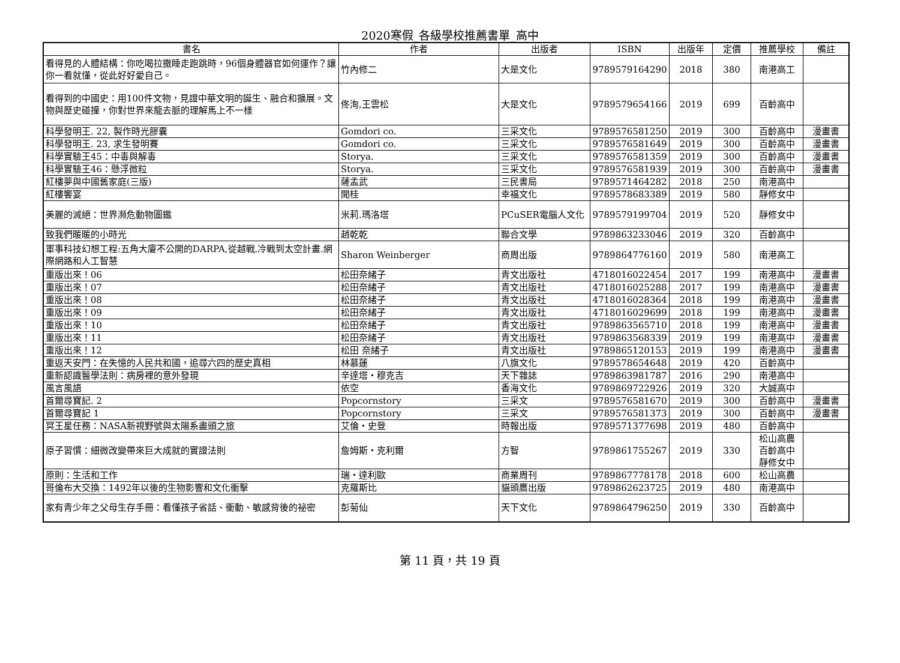2020寒假_各級學校推薦書單_高中
| 書名 | 作者 | 出版者 | ISBN | 出版年 | 定價 | 推薦學校 | 備註 |
| --- | --- | --- | --- | --- | --- | --- | --- |
| 看得見的人體結構：你吃喝拉撒睡走跑跳時，96個身體器官如何運作？讓你一看就懂，從此好好愛自己。 | 竹內修二 | 大是文化 | 9789579164290 | 2018 | 380 | 南港高工 | |
| 看得到的中國史：用100件文物，見證中華文明的誕生、融合和擴展。文物與歷史碰撞，你對世界來龍去脈的理解馬上不一樣 | 佟洵,王雲松 | 大是文化 | 9789579654166 | 2019 | 699 | 百齡高中 | |
| 科學發明王. 22, 製作時光膠囊 | Gomdori co. | 三采文化 | 9789576581250 | 2019 | 300 | 百齡高中 | 漫畫書 |
| 科學發明王. 23, 求生發明賽 | Gomdori co. | 三采文化 | 9789576581649 | 2019 | 300 | 百齡高中 | 漫畫書 |
| 科學實驗王45：中毒與解毒 | Storya. | 三采文化 | 9789576581359 | 2019 | 300 | 百齡高中 | 漫畫書 |
| 科學實驗王46：懸浮微粒 | Storya. | 三采文化 | 9789576581939 | 2019 | 300 | 百齡高中 | 漫畫書 |
| 紅樓夢與中國舊家庭(三版) | 薩孟武 | 三民書局 | 9789571464282 | 2018 | 250 | 南港高中 | |
| 紅樓饗宴 | 聞桂 | 幸福文化 | 9789578683389 | 2019 | 580 | 靜修女中 | |
| 美麗的滅絕：世界瀕危動物圖鑑 | 米莉.瑪洛塔 | PCuSER電腦人文化 | 9789579199704 | 2019 | 520 | 靜修女中 | |
| 致我們暖暖的小時光 | 趙乾乾 | 聯合文學 | 9789863233046 | 2019 | 320 | 百齡高中 | |
| 軍事科技幻想工程:五角大廈不公開的DARPA,從越戰.冷戰到太空計畫.網際網路和人工智慧 | Sharon Weinberger | 商周出版 | 9789864776160 | 2019 | 580 | 南港高工 | |
| 重版出來！06 | 松田奈緒子 | 青文出版社 | 4718016022454 | 2017 | 199 | 南港高中 | 漫畫書 |
| 重版出來！07 | 松田奈緒子 | 青文出版社 | 4718016025288 | 2017 | 199 | 南港高中 | 漫畫書 |
| 重版出來！08 | 松田奈緒子 | 青文出版社 | 4718016028364 | 2018 | 199 | 南港高中 | 漫畫書 |
| 重版出來！09 | 松田奈緒子 | 青文出版社 | 4718016029699 | 2018 | 199 | 南港高中 | 漫畫書 |
| 重版出來！10 | 松田奈緒子 | 青文出版社 | 9789863565710 | 2018 | 199 | 南港高中 | 漫畫書 |
| 重版出來！11 | 松田奈緒子 | 青文出版社 | 9789863568339 | 2019 | 199 | 南港高中 | 漫畫書 |
| 重版出來！12 | 松田 奈緒子 | 青文出版社 | 9789865120153 | 2019 | 199 | 南港高中 | 漫畫書 |
| 重返天安門：在失憶的人民共和國，追尋六四的歷史真相 | 林慕蓮 | 八旗文化 | 9789578654648 | 2019 | 420 | 百齡高中 | |
| 重新認識醫學法則：病房裡的意外發現 | 辛達塔・穆克吉 | 天下雜誌 | 9789863981787 | 2016 | 290 | 南港高中 | |
| 風言風語 | 依空 | 香海文化 | 9789869722926 | 2019 | 320 | 大誠高中 | |
| 首爾尋寶記. 2 | Popcornstory | 三采文 | 9789576581670 | 2019 | 300 | 百齡高中 | 漫畫書 |
| 首爾尋寶記 1 | Popcornstory | 三采文 | 9789576581373 | 2019 | 300 | 百齡高中 | 漫畫書 |
| 冥王星任務：NASA新視野號與太陽系盡頭之旅 | 艾倫・史登 | 時報出版 | 9789571377698 | 2019 | 480 | 百齡高中 | |
| 原子習慣：細微改變帶來巨大成就的實證法則 | 詹姆斯・克利爾 | 方智 | 9789861755267 | 2019 | 330 | 松山高農 百齡高中 靜修女中 | |
| 原則：生活和工作 | 瑞・達利歐 | 商業周刊 | 9789867778178 | 2018 | 600 | 松山高農 | |
| 哥倫布大交換：1492年以後的生物影響和文化衝擊 | 克羅斯比 | 貓頭鷹出版 | 9789862623725 | 2019 | 480 | 南港高中 | |
| 家有青少年之父母生存手冊：看懂孩子省話、衝動、敏感背後的祕密 | 彭菊仙 | 天下文化 | 9789864796250 | 2019 | 330 | 百齡高中 | |
第 11 頁，共 19 頁